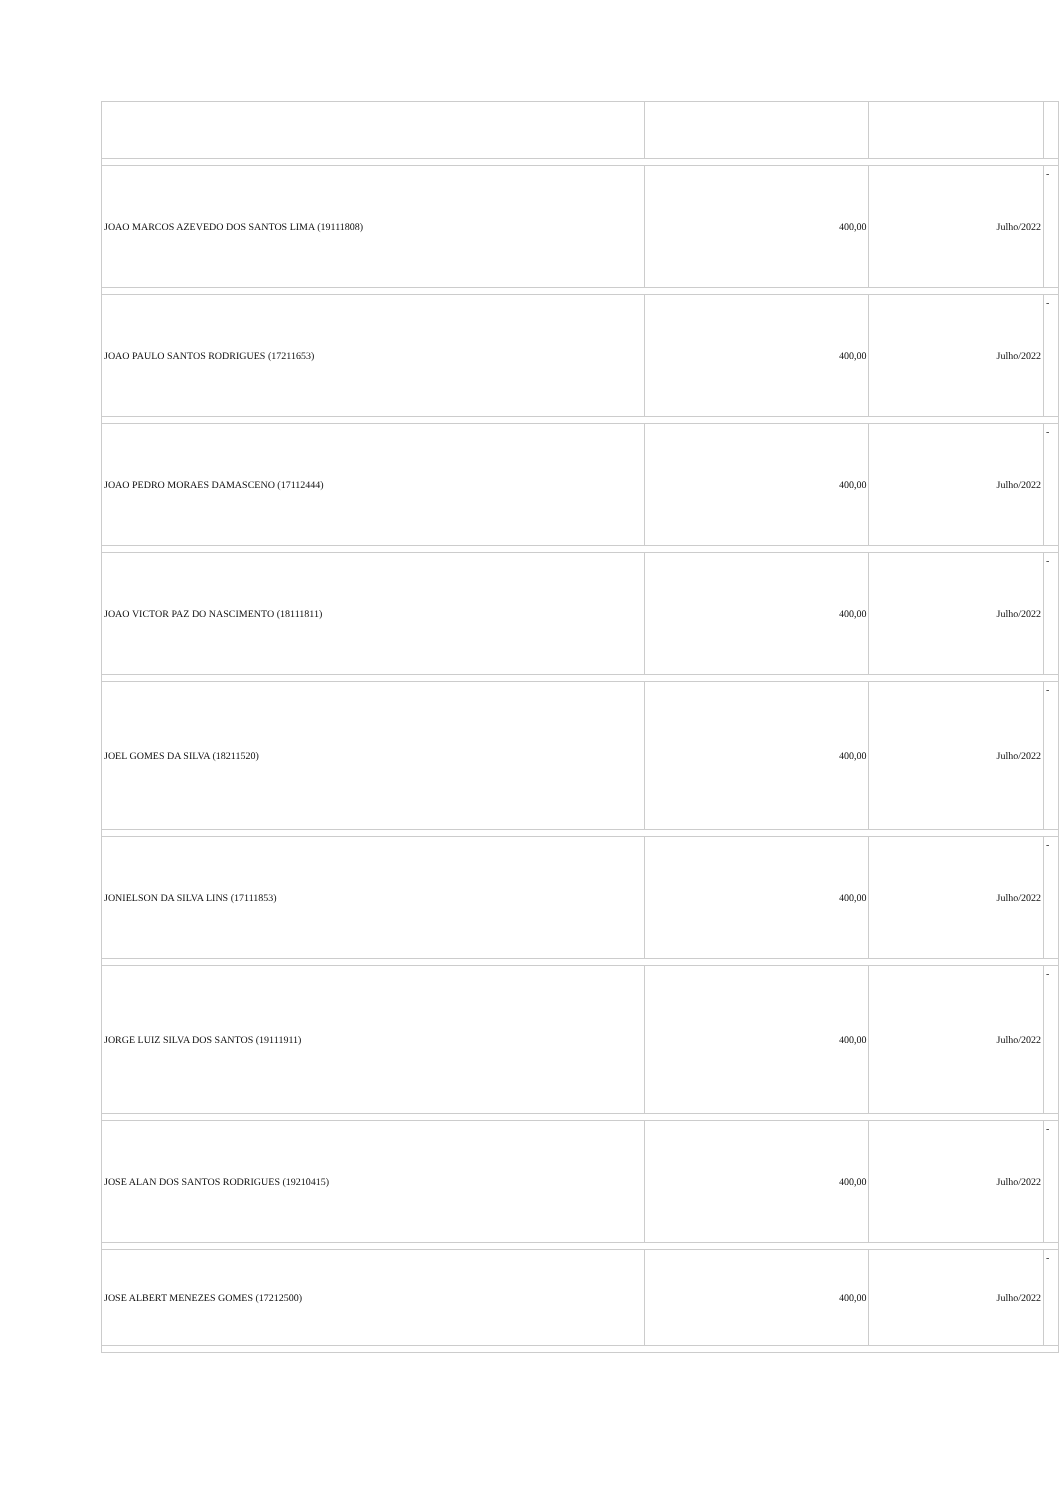| JOAO MARCOS AZEVEDO DOS SANTOS LIMA (19111808) | 400,00 | Julho/2022 | - |
| JOAO PAULO SANTOS RODRIGUES (17211653) | 400,00 | Julho/2022 | - |
| JOAO PEDRO MORAES DAMASCENO (17112444) | 400,00 | Julho/2022 | - |
| JOAO VICTOR PAZ DO NASCIMENTO (18111811) | 400,00 | Julho/2022 | - |
| JOEL GOMES DA SILVA (18211520) | 400,00 | Julho/2022 | - |
| JONIELSON DA SILVA LINS (17111853) | 400,00 | Julho/2022 | - |
| JORGE LUIZ SILVA DOS SANTOS (19111911) | 400,00 | Julho/2022 | - |
| JOSE ALAN DOS SANTOS RODRIGUES (19210415) | 400,00 | Julho/2022 | - |
| JOSE ALBERT MENEZES GOMES (17212500) | 400,00 | Julho/2022 | - |